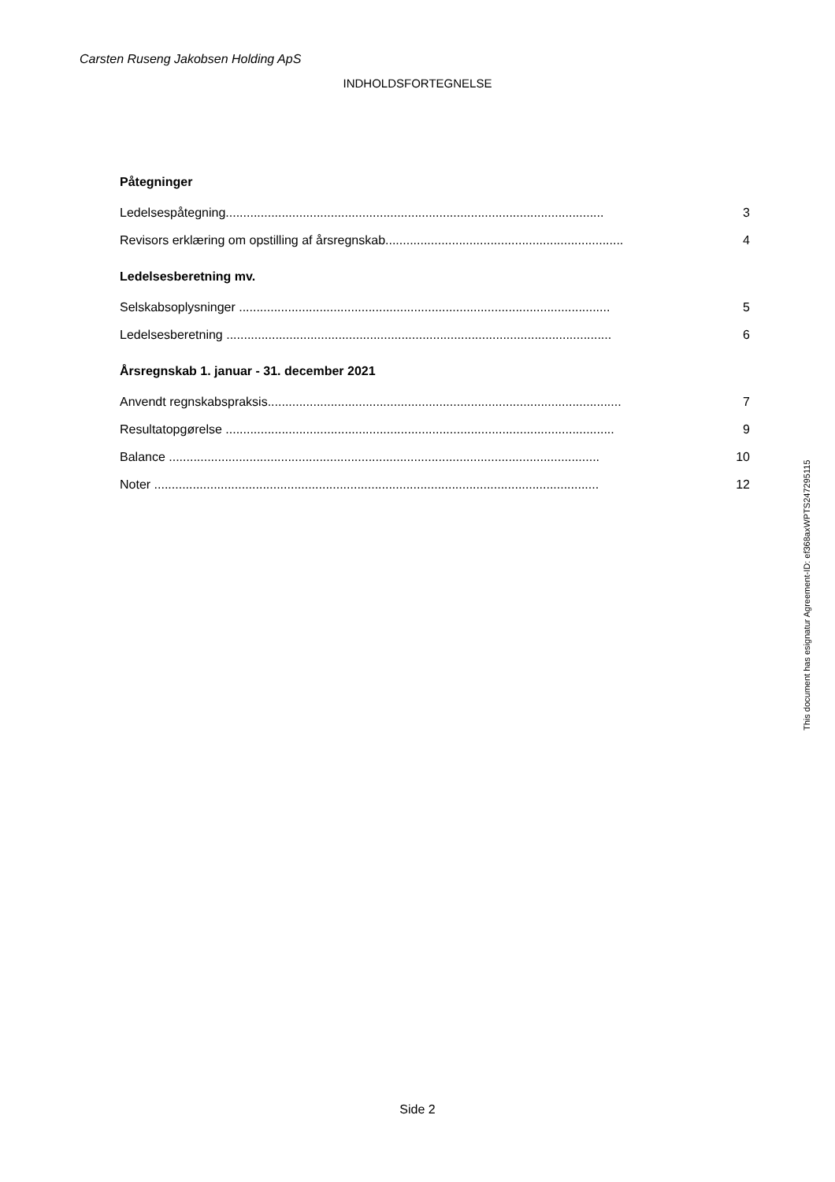Carsten Ruseng Jakobsen Holding ApS
INDHOLDSFORTEGNELSE
Påtegninger
Ledelsespåtegning............................................................................................................ 3
Revisors erklæring om opstilling af årsregnskab.......................................................................... 4
Ledelsesberetning mv.
Selskabsoplysninger .......................................................................................................... 5
Ledelsesberetning .............................................................................................................. 6
Årsregnskab 1. januar - 31. december 2021
Anvendt regnskabspraksis..................................................................................................... 7
Resultatopgørelse ............................................................................................................... 9
Balance ........................................................................................................................... 10
Noter ............................................................................................................................... 12
This document has esignatur Agreement-ID: ef368axWPTS247295115
Side 2